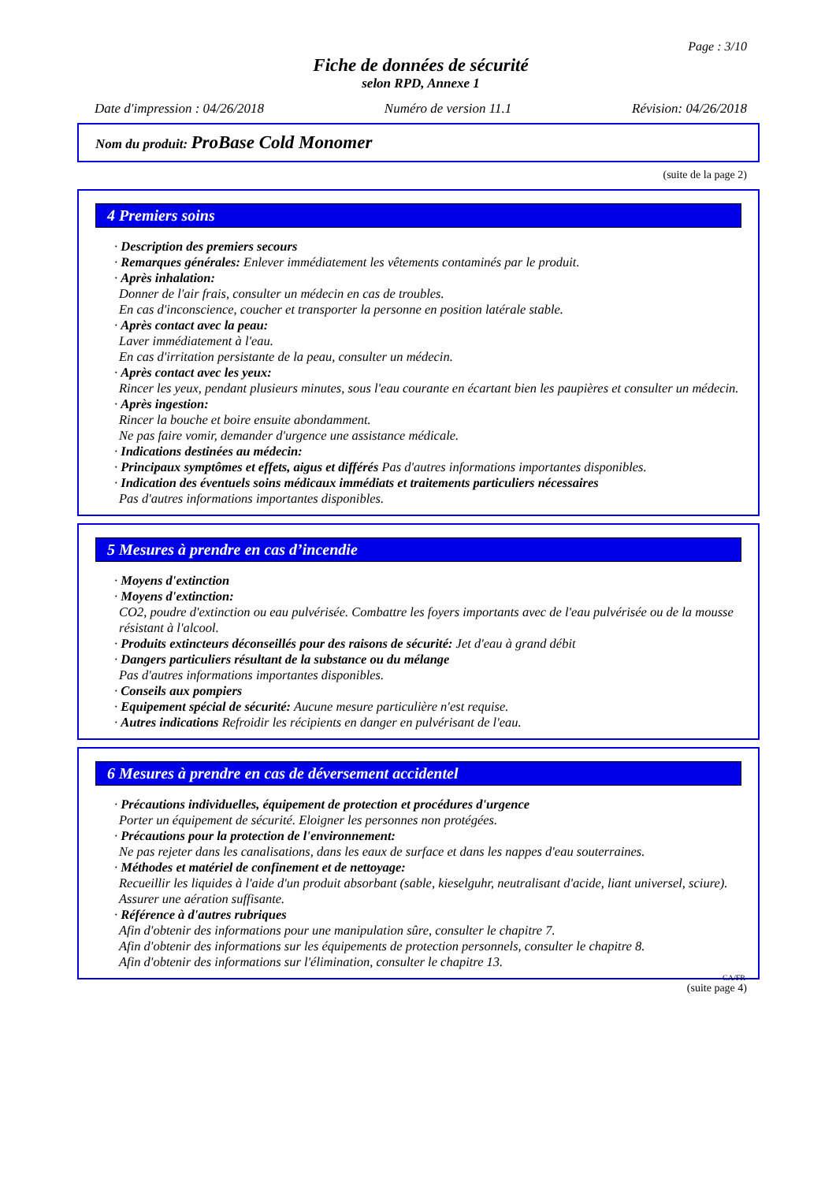Page : 3/10
Fiche de données de sécurité
selon RPD, Annexe 1
Date d'impression : 04/26/2018 Numéro de version 11.1 Révision: 04/26/2018
Nom du produit: ProBase Cold Monomer
(suite de la page 2)
4 Premiers soins
· Description des premiers secours
· Remarques générales: Enlever immédiatement les vêtements contaminés par le produit.
· Après inhalation:
Donner de l'air frais, consulter un médecin en cas de troubles.
En cas d'inconscience, coucher et transporter la personne en position latérale stable.
· Après contact avec la peau:
Laver immédiatement à l'eau.
En cas d'irritation persistante de la peau, consulter un médecin.
· Après contact avec les yeux:
Rincer les yeux, pendant plusieurs minutes, sous l'eau courante en écartant bien les paupières et consulter un médecin.
· Après ingestion:
Rincer la bouche et boire ensuite abondamment.
Ne pas faire vomir, demander d'urgence une assistance médicale.
· Indications destinées au médecin:
· Principaux symptômes et effets, aigus et différés Pas d'autres informations importantes disponibles.
· Indication des éventuels soins médicaux immédiats et traitements particuliers nécessaires
Pas d'autres informations importantes disponibles.
5 Mesures à prendre en cas d’incendie
· Moyens d'extinction
· Moyens d'extinction:
CO2, poudre d'extinction ou eau pulvérisée. Combattre les foyers importants avec de l'eau pulvérisée ou de la mousse résistant à l'alcool.
· Produits extincteurs déconseillés pour des raisons de sécurité: Jet d'eau à grand débit
· Dangers particuliers résultant de la substance ou du mélange
Pas d'autres informations importantes disponibles.
· Conseils aux pompiers
· Equipement spécial de sécurité: Aucune mesure particulière n'est requise.
· Autres indications Refroidir les récipients en danger en pulvérisant de l'eau.
6 Mesures à prendre en cas de déversement accidentel
· Précautions individuelles, équipement de protection et procédures d'urgence
Porter un équipement de sécurité. Eloigner les personnes non protégées.
· Précautions pour la protection de l'environnement:
Ne pas rejeter dans les canalisations, dans les eaux de surface et dans les nappes d'eau souterraines.
· Méthodes et matériel de confinement et de nettoyage:
Recueillir les liquides à l'aide d'un produit absorbant (sable, kieselguhr, neutralisant d'acide, liant universel, sciure).
Assurer une aération suffisante.
· Référence à d'autres rubriques
Afin d'obtenir des informations pour une manipulation sûre, consulter le chapitre 7.
Afin d'obtenir des informations sur les équipements de protection personnels, consulter le chapitre 8.
Afin d'obtenir des informations sur l'élimination, consulter le chapitre 13.
CA/FR
(suite page 4)